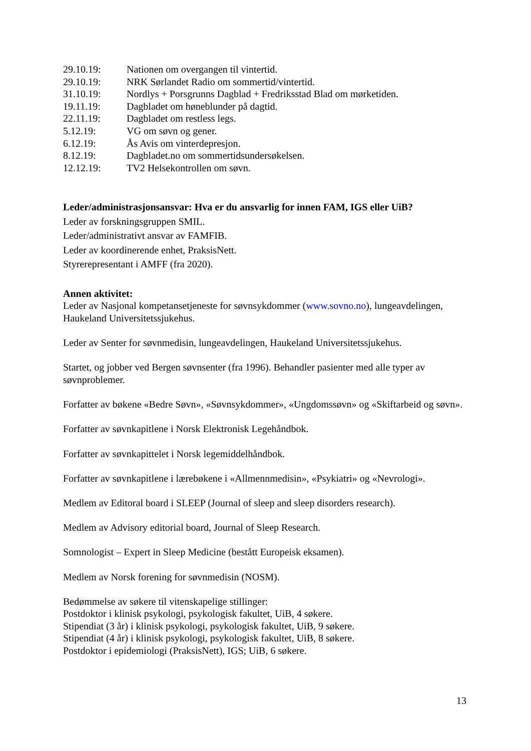29.10.19: Nationen om overgangen til vintertid.
29.10.19: NRK Sørlandet Radio om sommertid/vintertid.
31.10.19: Nordlys + Porsgrunns Dagblad + Fredriksstad Blad om mørketiden.
19.11.19: Dagbladet om høneblunder på dagtid.
22.11.19: Dagbladet om restless legs.
5.12.19: VG om søvn og gener.
6.12.19: Ås Avis om vinterdepresjon.
8.12.19: Dagbladet.no om sommertidsundersøkelsen.
12.12.19: TV2 Helsekontrollen om søvn.
Leder/administrasjonsansvar: Hva er du ansvarlig for innen FAM, IGS eller UiB?
Leder av forskningsgruppen SMIL.
Leder/administrativt ansvar av FAMFIB.
Leder av koordinerende enhet, PraksisNett.
Styrerepresentant i AMFF (fra 2020).
Annen aktivitet:
Leder av Nasjonal kompetansetjeneste for søvnsykdommer (www.sovno.no), lungeavdelingen, Haukeland Universitetssjukehus.
Leder av Senter for søvnmedisin, lungeavdelingen, Haukeland Universitetssjukehus.
Startet, og jobber ved Bergen søvnsenter (fra 1996). Behandler pasienter med alle typer av søvnproblemer.
Forfatter av bøkene «Bedre Søvn», «Søvnsykdommer», «Ungdomssøvn» og «Skiftarbeid og søvn».
Forfatter av søvnkapitlene i Norsk Elektronisk Legehåndbok.
Forfatter av søvnkapittelet i Norsk legemiddelhåndbok.
Forfatter av søvnkapitlene i lærebøkene i «Allmennmedisin», «Psykiatri» og «Nevrologi».
Medlem av Editoral board i SLEEP (Journal of sleep and sleep disorders research).
Medlem av Advisory editorial board, Journal of Sleep Research.
Somnologist – Expert in Sleep Medicine (bestått Europeisk eksamen).
Medlem av Norsk forening for søvnmedisin (NOSM).
Bedømmelse av søkere til vitenskapelige stillinger:
Postdoktor i klinisk psykologi, psykologisk fakultet, UiB, 4 søkere.
Stipendiat (3 år) i klinisk psykologi, psykologisk fakultet, UiB, 9 søkere.
Stipendiat (4 år) i klinisk psykologi, psykologisk fakultet, UiB, 8 søkere.
Postdoktor i epidemiologi (PraksisNett), IGS; UiB, 6 søkere.
13